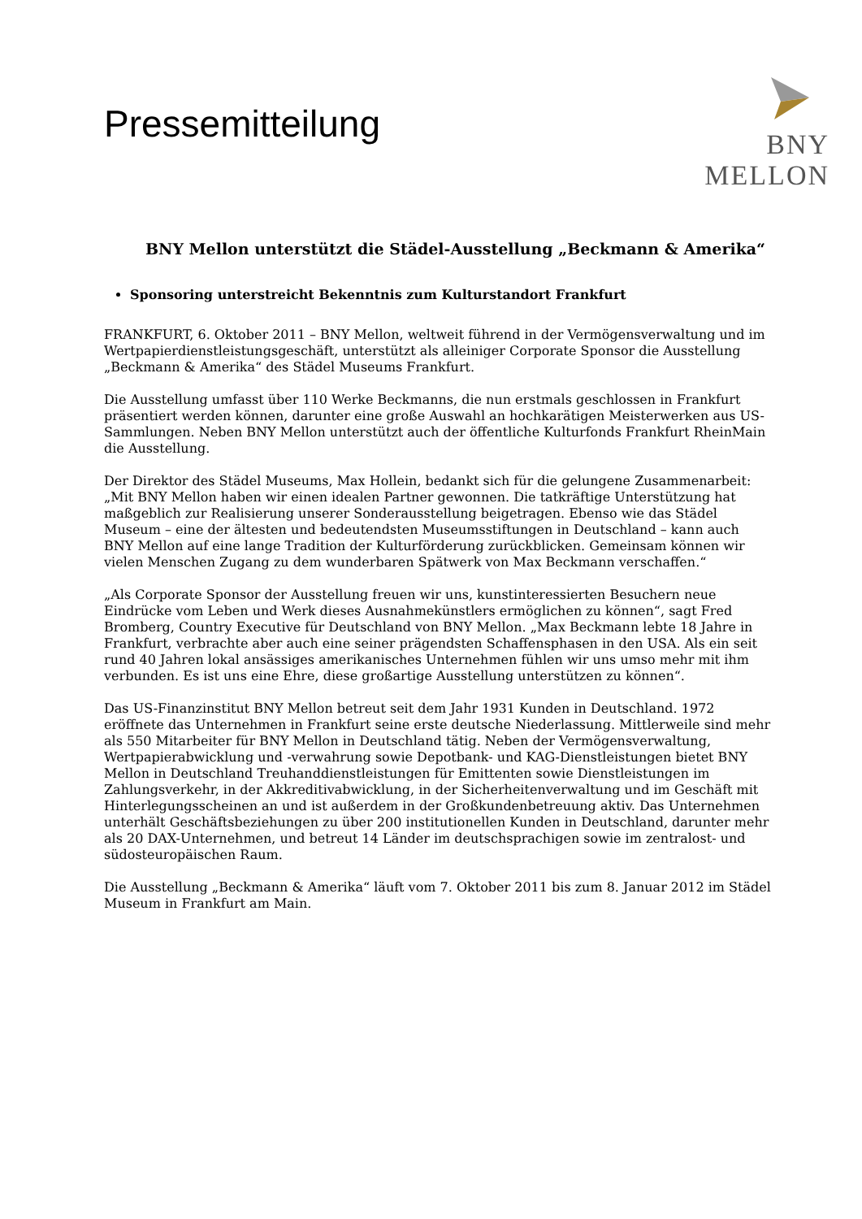Pressemitteilung
BNY MELLON
BNY Mellon unterstützt die Städel-Ausstellung „Beckmann & Amerika“
Sponsoring unterstreicht Bekenntnis zum Kulturstandort Frankfurt
FRANKFURT, 6. Oktober 2011 – BNY Mellon, weltweit führend in der Vermögensverwaltung und im Wertpapierdienstleistungsgeschäft, unterstützt als alleiniger Corporate Sponsor die Ausstellung „Beckmann & Amerika“ des Städel Museums Frankfurt.
Die Ausstellung umfasst über 110 Werke Beckmanns, die nun erstmals geschlossen in Frankfurt präsentiert werden können, darunter eine große Auswahl an hochkarätigen Meisterwerken aus US-Sammlungen. Neben BNY Mellon unterstützt auch der öffentliche Kulturfonds Frankfurt RheinMain die Ausstellung.
Der Direktor des Städel Museums, Max Hollein, bedankt sich für die gelungene Zusammenarbeit: „Mit BNY Mellon haben wir einen idealen Partner gewonnen. Die tatkräftige Unterstützung hat maßgeblich zur Realisierung unserer Sonderausstellung beigetragen. Ebenso wie das Städel Museum – eine der ältesten und bedeutendsten Museumsstiftungen in Deutschland – kann auch BNY Mellon auf eine lange Tradition der Kulturförderung zurückblicken. Gemeinsam können wir vielen Menschen Zugang zu dem wunderbaren Spätwerk von Max Beckmann verschaffen.“
„Als Corporate Sponsor der Ausstellung freuen wir uns, kunstinteressierten Besuchern neue Eindrücke vom Leben und Werk dieses Ausnahmekünstlers ermöglichen zu können“, sagt Fred Bromberg, Country Executive für Deutschland von BNY Mellon. „Max Beckmann lebte 18 Jahre in Frankfurt, verbrachte aber auch eine seiner prägendsten Schaffensphasen in den USA. Als ein seit rund 40 Jahren lokal ansässiges amerikanisches Unternehmen fühlen wir uns umso mehr mit ihm verbunden. Es ist uns eine Ehre, diese großartige Ausstellung unterstützen zu können“.
Das US-Finanzinstitut BNY Mellon betreut seit dem Jahr 1931 Kunden in Deutschland. 1972 eröffnete das Unternehmen in Frankfurt seine erste deutsche Niederlassung. Mittlerweile sind mehr als 550 Mitarbeiter für BNY Mellon in Deutschland tätig. Neben der Vermögensverwaltung, Wertpapierabwicklung und -verwahrung sowie Depotbank- und KAG-Dienstleistungen bietet BNY Mellon in Deutschland Treuhanddienstleistungen für Emittenten sowie Dienstleistungen im Zahlungsverkehr, in der Akkreditivabwicklung, in der Sicherheitenverwaltung und im Geschäft mit Hinterlegungsscheinen an und ist außerdem in der Großkundenbetreuung aktiv. Das Unternehmen unterhält Geschäftsbeziehungen zu über 200 institutionellen Kunden in Deutschland, darunter mehr als 20 DAX-Unternehmen, und betreut 14 Länder im deutschsprachigen sowie im zentralost- und südosteuropäischen Raum.
Die Ausstellung „Beckmann & Amerika“ läuft vom 7. Oktober 2011 bis zum 8. Januar 2012 im Städel Museum in Frankfurt am Main.